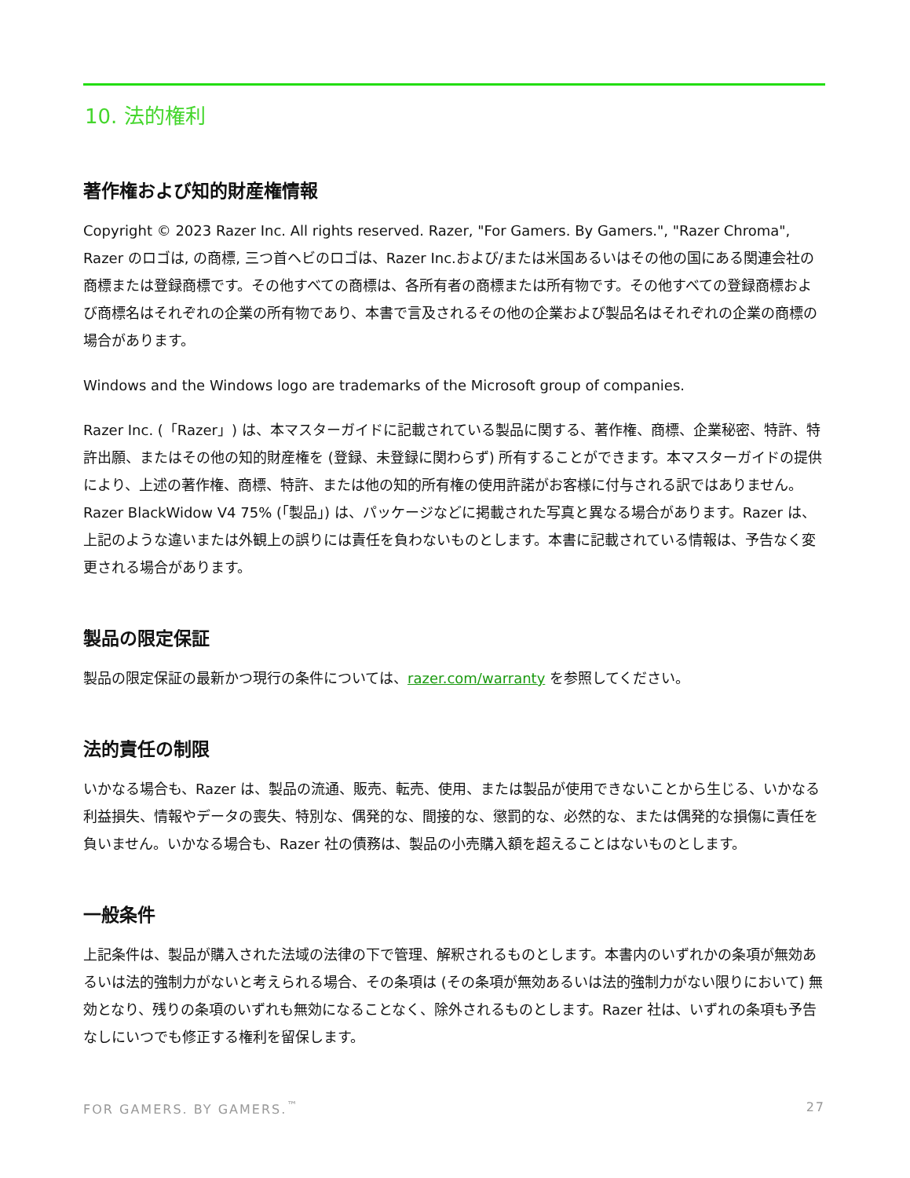10. 法的権利
著作権および知的財産権情報
Copyright © 2023 Razer Inc. All rights reserved. Razer, "For Gamers. By Gamers.", "Razer Chroma", Razer のロゴは, の商標, 三つ首ヘビのロゴは、Razer Inc.および/または米国あるいはその他の国にある関連会社の商標または登録商標です。その他すべての商標は、各所有者の商標または所有物です。その他すべての登録商標および商標名はそれぞれの企業の所有物であり、本書で言及されるその他の企業および製品名はそれぞれの企業の商標の場合があります。
Windows and the Windows logo are trademarks of the Microsoft group of companies.
Razer Inc. (「Razer」) は、本マスターガイドに記載されている製品に関する、著作権、商標、企業秘密、特許、特許出願、またはその他の知的財産権を (登録、未登録に関わらず) 所有することができます。本マスターガイドの提供により、上述の著作権、商標、特許、または他の知的所有権の使用許諾がお客様に付与される訳ではありません。Razer BlackWidow V4 75% (「製品」) は、パッケージなどに掲載された写真と異なる場合があります。Razer は、上記のような違いまたは外観上の誤りには責任を負わないものとします。本書に記載されている情報は、予告なく変更される場合があります。
製品の限定保証
製品の限定保証の最新かつ現行の条件については、razer.com/warranty を参照してください。
法的責任の制限
いかなる場合も、Razer は、製品の流通、販売、転売、使用、または製品が使用できないことから生じる、いかなる利益損失、情報やデータの喪失、特別な、偶発的な、間接的な、懲罰的な、必然的な、または偶発的な損傷に責任を負いません。いかなる場合も、Razer 社の債務は、製品の小売購入額を超えることはないものとします。
一般条件
上記条件は、製品が購入された法域の法律の下で管理、解釈されるものとします。本書内のいずれかの条項が無効あるいは法的強制力がないと考えられる場合、その条項は (その条項が無効あるいは法的強制力がない限りにおいて) 無効となり、残りの条項のいずれも無効になることなく、除外されるものとします。Razer 社は、いずれの条項も予告なしにいつでも修正する権利を留保します。
FOR GAMERS. BY GAMERS.<sup>™</sup> 27